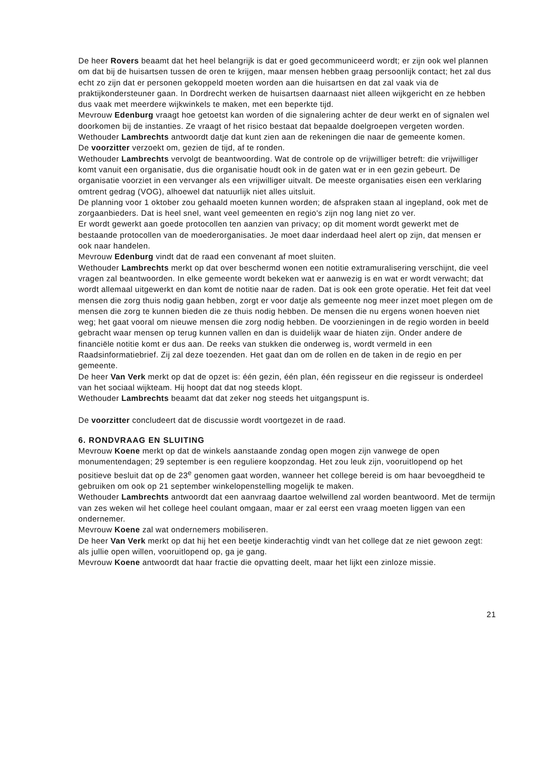De heer Rovers beaamt dat het heel belangrijk is dat er goed gecommuniceerd wordt; er zijn ook wel plannen om dat bij de huisartsen tussen de oren te krijgen, maar mensen hebben graag persoonlijk contact; het zal dus echt zo zijn dat er personen gekoppeld moeten worden aan die huisartsen en dat zal vaak via de praktijkondersteuner gaan. In Dordrecht werken de huisartsen daarnaast niet alleen wijkgericht en ze hebben dus vaak met meerdere wijkwinkels te maken, met een beperkte tijd.
Mevrouw Edenburg vraagt hoe getoetst kan worden of die signalering achter de deur werkt en of signalen wel doorkomen bij de instanties. Ze vraagt of het risico bestaat dat bepaalde doelgroepen vergeten worden.
Wethouder Lambrechts antwoordt datje dat kunt zien aan de rekeningen die naar de gemeente komen.
De voorzitter verzoekt om, gezien de tijd, af te ronden.
Wethouder Lambrechts vervolgt de beantwoording. Wat de controle op de vrijwilliger betreft: die vrijwilliger komt vanuit een organisatie, dus die organisatie houdt ook in de gaten wat er in een gezin gebeurt. De organisatie voorziet in een vervanger als een vrijwilliger uitvalt. De meeste organisaties eisen een verklaring omtrent gedrag (VOG), alhoewel dat natuurlijk niet alles uitsluit.
De planning voor 1 oktober zou gehaald moeten kunnen worden; de afspraken staan al ingepland, ook met de zorgaanbieders. Dat is heel snel, want veel gemeenten en regio's zijn nog lang niet zo ver.
Er wordt gewerkt aan goede protocollen ten aanzien van privacy; op dit moment wordt gewerkt met de bestaande protocollen van de moederorganisaties. Je moet daar inderdaad heel alert op zijn, dat mensen er ook naar handelen.
Mevrouw Edenburg vindt dat de raad een convenant af moet sluiten.
Wethouder Lambrechts merkt op dat over beschermd wonen een notitie extramuralisering verschijnt, die veel vragen zal beantwoorden. In elke gemeente wordt bekeken wat er aanwezig is en wat er wordt verwacht; dat wordt allemaal uitgewerkt en dan komt de notitie naar de raden. Dat is ook een grote operatie. Het feit dat veel mensen die zorg thuis nodig gaan hebben, zorgt er voor datje als gemeente nog meer inzet moet plegen om de mensen die zorg te kunnen bieden die ze thuis nodig hebben. De mensen die nu ergens wonen hoeven niet weg; het gaat vooral om nieuwe mensen die zorg nodig hebben. De voorzieningen in de regio worden in beeld gebracht waar mensen op terug kunnen vallen en dan is duidelijk waar de hiaten zijn. Onder andere de financiële notitie komt er dus aan. De reeks van stukken die onderweg is, wordt vermeld in een Raadsinformatiebrief. Zij zal deze toezenden. Het gaat dan om de rollen en de taken in de regio en per gemeente.
De heer Van Verk merkt op dat de opzet is: één gezin, één plan, één regisseur en die regisseur is onderdeel van het sociaal wijkteam. Hij hoopt dat dat nog steeds klopt.
Wethouder Lambrechts beaamt dat dat zeker nog steeds het uitgangspunt is.
De voorzitter concludeert dat de discussie wordt voortgezet in de raad.
6. RONDVRAAG EN SLUITING
Mevrouw Koene merkt op dat de winkels aanstaande zondag open mogen zijn vanwege de open monumentendagen; 29 september is een reguliere koopzondag. Het zou leuk zijn, vooruitlopend op het positieve besluit dat op de 23<sup>e</sup> genomen gaat worden, wanneer het college bereid is om haar bevoegdheid te gebruiken om ook op 21 september winkelopenstelling mogelijk te maken.
Wethouder Lambrechts antwoordt dat een aanvraag daartoe welwillend zal worden beantwoord. Met de termijn van zes weken wil het college heel coulant omgaan, maar er zal eerst een vraag moeten liggen van een ondernemer.
Mevrouw Koene zal wat ondernemers mobiliseren.
De heer Van Verk merkt op dat hij het een beetje kinderachtig vindt van het college dat ze niet gewoon zegt: als jullie open willen, vooruitlopend op, ga je gang.
Mevrouw Koene antwoordt dat haar fractie die opvatting deelt, maar het lijkt een zinloze missie.
21